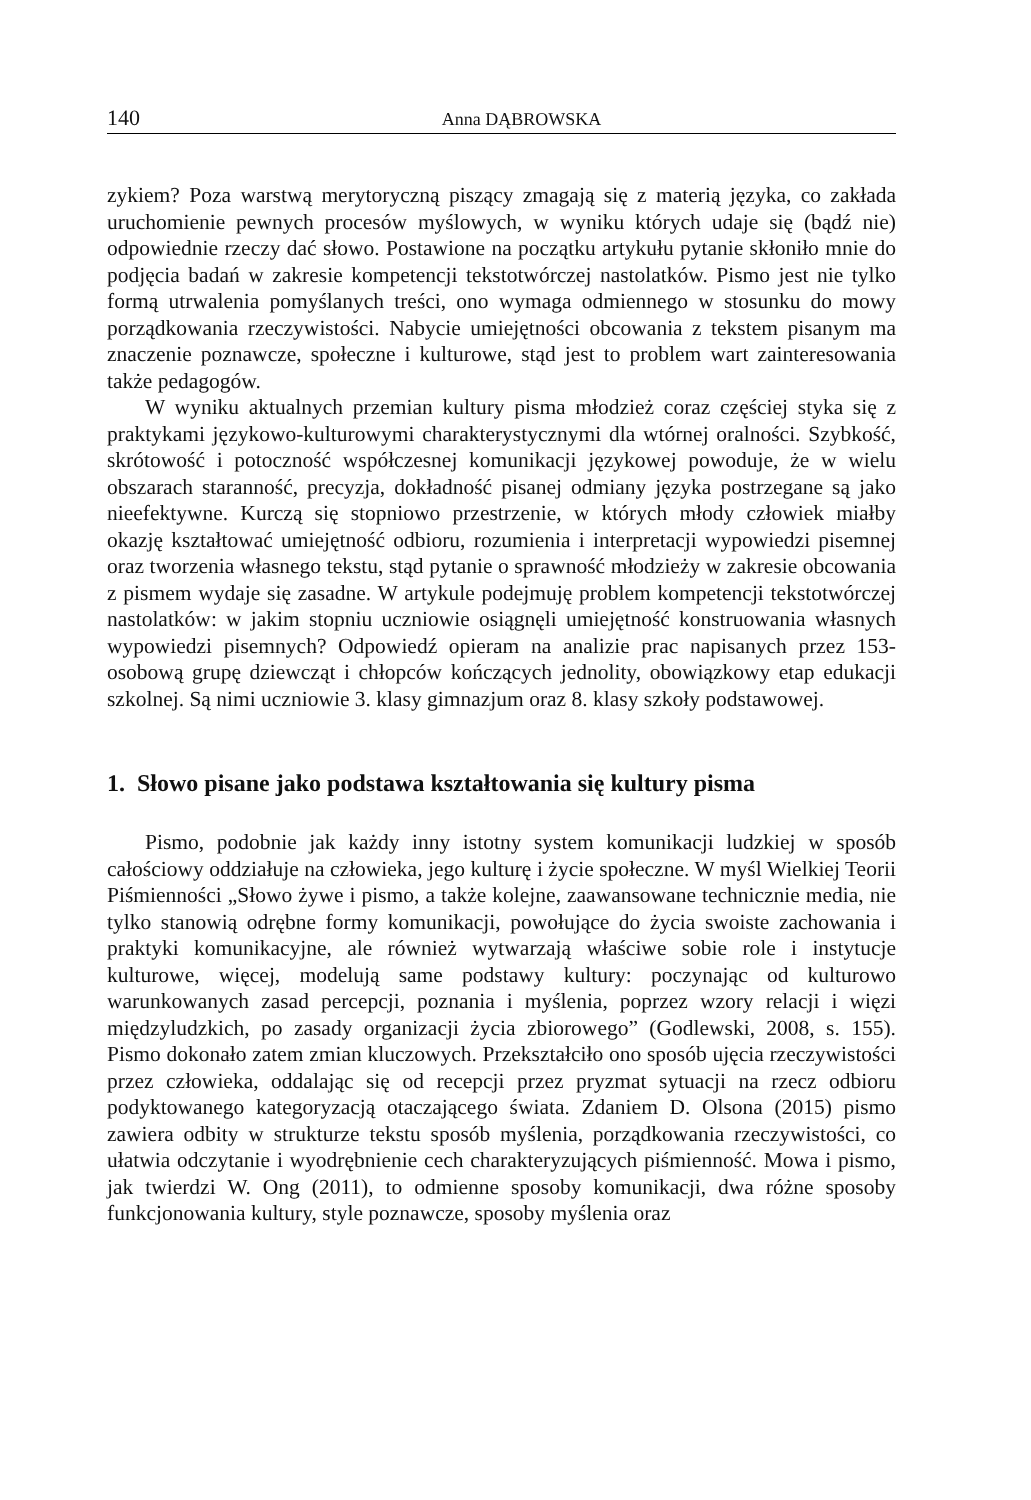140 Anna DĄBROWSKA
zykiem? Poza warstwą merytoryczną piszący zmagają się z materią języka, co zakłada uruchomienie pewnych procesów myślowych, w wyniku których udaje się (bądź nie) odpowiednie rzeczy dać słowo. Postawione na początku artykułu pytanie skłoniło mnie do podjęcia badań w zakresie kompetencji tekstotwórczej nastolatków. Pismo jest nie tylko formą utrwalenia pomyślanych treści, ono wymaga odmiennego w stosunku do mowy porządkowania rzeczywistości. Nabycie umiejętności obcowania z tekstem pisanym ma znaczenie poznawcze, społeczne i kulturowe, stąd jest to problem wart zainteresowania także pedagogów.
W wyniku aktualnych przemian kultury pisma młodzież coraz częściej styka się z praktykami językowo-kulturowymi charakterystycznymi dla wtórnej oralności. Szybkość, skrótowość i potoczność współczesnej komunikacji językowej powoduje, że w wielu obszarach staranność, precyzja, dokładność pisanej odmiany języka postrzegane są jako nieefektywne. Kurczą się stopniowo przestrzenie, w których młody człowiek miałby okazję kształtować umiejętność odbioru, rozumienia i interpretacji wypowiedzi pisemnej oraz tworzenia własnego tekstu, stąd pytanie o sprawność młodzieży w zakresie obcowania z pismem wydaje się zasadne. W artykule podejmuję problem kompetencji tekstotwórczej nastolatków: w jakim stopniu uczniowie osiągnęli umiejętność konstruowania własnych wypowiedzi pisemnych? Odpowiedź opieram na analizie prac napisanych przez 153-osobową grupę dziewcząt i chłopców kończących jednolity, obowiązkowy etap edukacji szkolnej. Są nimi uczniowie 3. klasy gimnazjum oraz 8. klasy szkoły podstawowej.
1. Słowo pisane jako podstawa kształtowania się kultury pisma
Pismo, podobnie jak każdy inny istotny system komunikacji ludzkiej w sposób całościowy oddziałuje na człowieka, jego kulturę i życie społeczne. W myśl Wielkiej Teorii Piśmienności „Słowo żywe i pismo, a także kolejne, zaawansowane technicznie media, nie tylko stanowią odrębne formy komunikacji, powołujące do życia swoiste zachowania i praktyki komunikacyjne, ale również wytwarzają właściwe sobie role i instytucje kulturowe, więcej, modelują same podstawy kultury: poczynając od kulturowo warunkowanych zasad percepcji, poznania i myślenia, poprzez wzory relacji i więzi międzyludzkich, po zasady organizacji życia zbiorowego” (Godlewski, 2008, s. 155). Pismo dokonało zatem zmian kluczowych. Przekształciło ono sposób ujęcia rzeczywistości przez człowieka, oddalając się od recepcji przez pryzmat sytuacji na rzecz odbioru podyktowanego kategoryzacją otaczającego świata. Zdaniem D. Olsona (2015) pismo zawiera odbity w strukturze tekstu sposób myślenia, porządkowania rzeczywistości, co ułatwia odczytanie i wyodrębnienie cech charakteryzujących piśmienność. Mowa i pismo, jak twierdzi W. Ong (2011), to odmienne sposoby komunikacji, dwa różne sposoby funkcjonowania kultury, style poznawcze, sposoby myślenia oraz